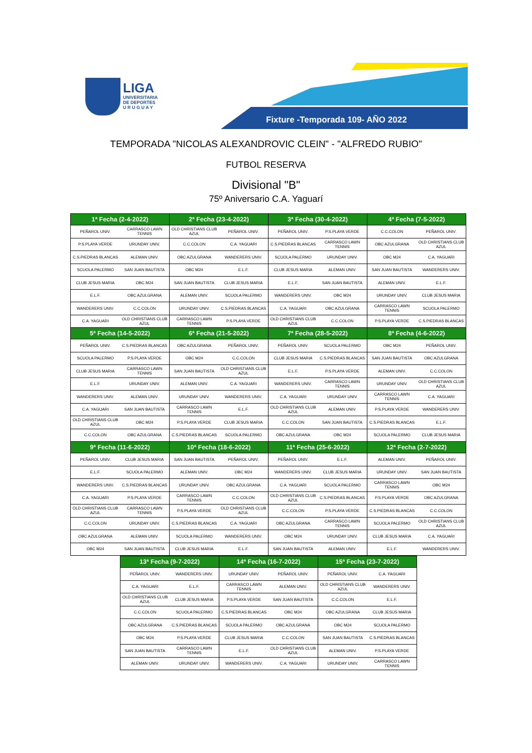LIGA
UNIVERSITARIA
DE DEPORTES
U R U G U A Y
Fixture -Temporada 109- AÑO 2022
TEMPORADA "NICOLAS ALEXANDROVIC CLEIN" - "ALFREDO RUBIO"
FUTBOL RESERVA
Divisional "B"
75º Aniversario C.A. Yaguarí
| 1ª Fecha (2-4-2022) | | 2ª Fecha (23-4-2022) | | 3ª Fecha (30-4-2022) | | 4ª Fecha (7-5-2022) | |
| --- | --- | --- | --- | --- | --- | --- | --- |
| PEÑAROL UNIV. | CARRASCO LAWN TENNIS | OLD CHRISTIANS CLUB AZUL | PEÑAROL UNIV. | PEÑAROL UNIV. | P.S.PLAYA VERDE | C.C.COLON | PEÑAROL UNIV. |
| P.S.PLAYA VERDE | URUNDAY UNIV. | C.C.COLON | C.A. YAGUARI | C.S.PIEDRAS BLANCAS | CARRASCO LAWN TENNIS | OBC AZULGRANA | OLD CHRISTIANS CLUB AZUL |
| C.S.PIEDRAS BLANCAS | ALEMAN UNIV. | OBC AZULGRANA | WANDERERS UNIV. | SCUOLA PALERMO | URUNDAY UNIV. | OBC M24 | C.A. YAGUARI |
| SCUOLA PALERMO | SAN JUAN BAUTISTA | OBC M24 | E.L.F. | CLUB JESUS MARIA | ALEMAN UNIV. | SAN JUAN BAUTISTA | WANDERERS UNIV. |
| CLUB JESUS MARIA | OBC M24 | SAN JUAN BAUTISTA | CLUB JESUS MARIA | E.L.F. | SAN JUAN BAUTISTA | ALEMAN UNIV. | E.L.F. |
| E.L.F. | OBC AZULGRANA | ALEMAN UNIV. | SCUOLA PALERMO | WANDERERS UNIV. | OBC M24 | URUNDAY UNIV. | CLUB JESUS MARIA |
| WANDERERS UNIV. | C.C.COLON | URUNDAY UNIV. | C.S.PIEDRAS BLANCAS | C.A. YAGUARI | OBC AZULGRANA | CARRASCO LAWN TENNIS | SCUOLA PALERMO |
| C.A. YAGUARI | OLD CHRISTIANS CLUB AZUL | CARRASCO LAWN TENNIS | P.S.PLAYA VERDE | OLD CHRISTIANS CLUB AZUL | C.C.COLON | P.S.PLAYA VERDE | C.S.PIEDRAS BLANCAS |
| 5ª Fecha (14-5-2022) | | 6ª Fecha (21-5-2022) | | 7ª Fecha (28-5-2022) | | 8ª Fecha (4-6-2022) | |
| PEÑAROL UNIV. | C.S.PIEDRAS BLANCAS | OBC AZULGRANA | PEÑAROL UNIV. | PEÑAROL UNIV. | SCUOLA PALERMO | OBC M24 | PEÑAROL UNIV. |
| SCUOLA PALERMO | P.S.PLAYA VERDE | OBC M24 | C.C.COLON | CLUB JESUS MARIA | C.S.PIEDRAS BLANCAS | SAN JUAN BAUTISTA | OBC AZULGRANA |
| CLUB JESUS MARIA | CARRASCO LAWN TENNIS | SAN JUAN BAUTISTA | OLD CHRISTIANS CLUB AZUL | E.L.F. | P.S.PLAYA VERDE | ALEMAN UNIV. | C.C.COLON |
| E.L.F. | URUNDAY UNIV. | ALEMAN UNIV. | C.A. YAGUARI | WANDERERS UNIV. | CARRASCO LAWN TENNIS | URUNDAY UNIV. | OLD CHRISTIANS CLUB AZUL |
| WANDERERS UNIV. | ALEMAN UNIV. | URUNDAY UNIV. | WANDERERS UNIV. | C.A. YAGUARI | URUNDAY UNIV. | CARRASCO LAWN TENNIS | C.A. YAGUARI |
| C.A. YAGUARI | SAN JUAN BAUTISTA | CARRASCO LAWN TENNIS | E.L.F. | OLD CHRISTIANS CLUB AZUL | ALEMAN UNIV. | P.S.PLAYA VERDE | WANDERERS UNIV. |
| OLD CHRISTIANS CLUB AZUL | OBC M24 | P.S.PLAYA VERDE | CLUB JESUS MARIA | C.C.COLON | SAN JUAN BAUTISTA | C.S.PIEDRAS BLANCAS | E.L.F. |
| C.C.COLON | OBC AZULGRANA | C.S.PIEDRAS BLANCAS | SCUOLA PALERMO | OBC AZULGRANA | OBC M24 | SCUOLA PALERMO | CLUB JESUS MARIA |
| 9ª Fecha (11-6-2022) | | 10ª Fecha (18-6-2022) | | 11ª Fecha (25-6-2022) | | 12ª Fecha (2-7-2022) | |
| PEÑAROL UNIV. | CLUB JESUS MARIA | SAN JUAN BAUTISTA | PEÑAROL UNIV. | PEÑAROL UNIV. | E.L.F. | ALEMAN UNIV. | PEÑAROL UNIV. |
| E.L.F. | SCUOLA PALERMO | ALEMAN UNIV. | OBC M24 | WANDERERS UNIV. | CLUB JESUS MARIA | URUNDAY UNIV. | SAN JUAN BAUTISTA |
| WANDERERS UNIV. | C.S.PIEDRAS BLANCAS | URUNDAY UNIV. | OBC AZULGRANA | C.A. YAGUARI | SCUOLA PALERMO | CARRASCO LAWN TENNIS | OBC M24 |
| C.A. YAGUARI | P.S.PLAYA VERDE | CARRASCO LAWN TENNIS | C.C.COLON | OLD CHRISTIANS CLUB AZUL | C.S.PIEDRAS BLANCAS | P.S.PLAYA VERDE | OBC AZULGRANA |
| OLD CHRISTIANS CLUB AZUL | CARRASCO LAWN TENNIS | P.S.PLAYA VERDE | OLD CHRISTIANS CLUB AZUL | C.C.COLON | P.S.PLAYA VERDE | C.S.PIEDRAS BLANCAS | C.C.COLON |
| C.C.COLON | URUNDAY UNIV. | C.S.PIEDRAS BLANCAS | C.A. YAGUARI | OBC AZULGRANA | CARRASCO LAWN TENNIS | SCUOLA PALERMO | OLD CHRISTIANS CLUB AZUL |
| OBC AZULGRANA | ALEMAN UNIV. | SCUOLA PALERMO | WANDERERS UNIV. | OBC M24 | URUNDAY UNIV. | CLUB JESUS MARIA | C.A. YAGUARI |
| OBC M24 | SAN JUAN BAUTISTA | CLUB JESUS MARIA | E.L.F. | SAN JUAN BAUTISTA | ALEMAN UNIV. | E.L.F. | WANDERERS UNIV. |
| 13ª Fecha (9-7-2022) | | 14ª Fecha (16-7-2022) | | 15ª Fecha (23-7-2022) | |
| --- | --- | --- | --- | --- | --- |
| PEÑAROL UNIV. | WANDERERS UNIV. | URUNDAY UNIV. | PEÑAROL UNIV. | PEÑAROL UNIV. | C.A. YAGUARI |
| C.A. YAGUARI | E.L.F. | CARRASCO LAWN TENNIS | ALEMAN UNIV. | OLD CHRISTIANS CLUB AZUL | WANDERERS UNIV. |
| OLD CHRISTIANS CLUB AZUL | CLUB JESUS MARIA | P.S.PLAYA VERDE | SAN JUAN BAUTISTA | C.C.COLON | E.L.F. |
| C.C.COLON | SCUOLA PALERMO | C.S.PIEDRAS BLANCAS | OBC M24 | OBC AZULGRANA | CLUB JESUS MARIA |
| OBC AZULGRANA | C.S.PIEDRAS BLANCAS | SCUOLA PALERMO | OBC AZULGRANA | OBC M24 | SCUOLA PALERMO |
| OBC M24 | P.S.PLAYA VERDE | CLUB JESUS MARIA | C.C.COLON | SAN JUAN BAUTISTA | C.S.PIEDRAS BLANCAS |
| SAN JUAN BAUTISTA | CARRASCO LAWN TENNIS | E.L.F. | OLD CHRISTIANS CLUB AZUL | ALEMAN UNIV. | P.S.PLAYA VERDE |
| ALEMAN UNIV. | URUNDAY UNIV. | WANDERERS UNIV. | C.A. YAGUARI | URUNDAY UNIV. | CARRASCO LAWN TENNIS |